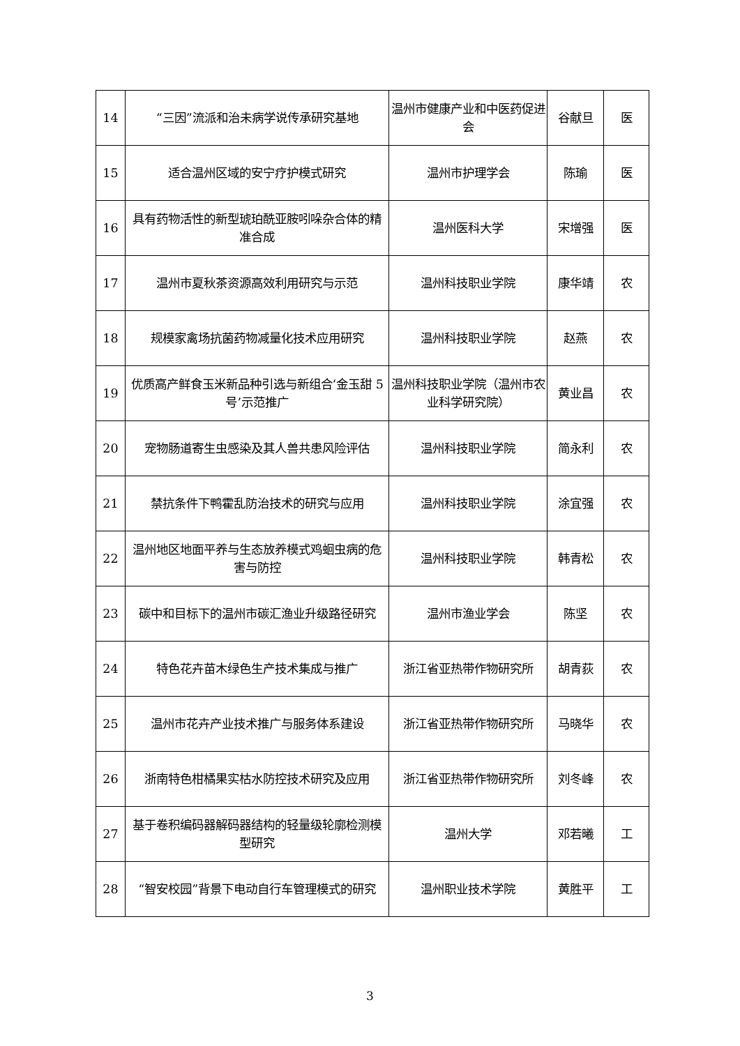| 14 | “三因”流派和治未病学说传承研究基地 | 温州市健康产业和中医药促进会 | 谷献旦 | 医 |
| 15 | 适合温州区域的安宁疗护模式研究 | 温州市护理学会 | 陈瑜 | 医 |
| 16 | 具有药物活性的新型琥珀酰亚胺吲哚杂合体的精准合成 | 温州医科大学 | 宋增强 | 医 |
| 17 | 温州市夏秋茶资源高效利用研究与示范 | 温州科技职业学院 | 康华靖 | 农 |
| 18 | 规模家禽场抗菌药物减量化技术应用研究 | 温州科技职业学院 | 赵燕 | 农 |
| 19 | 优质高产鲜食玉米新品种引选与新组合‘金玉甜 5 号’示范推广 | 温州科技职业学院（温州市农业科学研究院） | 黄业昌 | 农 |
| 20 | 宠物肠道寄生虫感染及其人兽共患风险评估 | 温州科技职业学院 | 简永利 | 农 |
| 21 | 禁抗条件下鸭霍乱防治技术的研究与应用 | 温州科技职业学院 | 涂宜强 | 农 |
| 22 | 温州地区地面平养与生态放养模式鸡蛔虫病的危害与防控 | 温州科技职业学院 | 韩青松 | 农 |
| 23 | 碳中和目标下的温州市碳汇渔业升级路径研究 | 温州市渔业学会 | 陈坚 | 农 |
| 24 | 特色花卉苗木绿色生产技术集成与推广 | 浙江省亚热带作物研究所 | 胡青荻 | 农 |
| 25 | 温州市花卉产业技术推广与服务体系建设 | 浙江省亚热带作物研究所 | 马晓华 | 农 |
| 26 | 浙南特色柑橘果实枯水防控技术研究及应用 | 浙江省亚热带作物研究所 | 刘冬峰 | 农 |
| 27 | 基于卷积编码器解码器结构的轻量级轮廓检测模型研究 | 温州大学 | 邓若曦 | 工 |
| 28 | “智安校园”背景下电动自行车管理模式的研究 | 温州职业技术学院 | 黄胜平 | 工 |
3